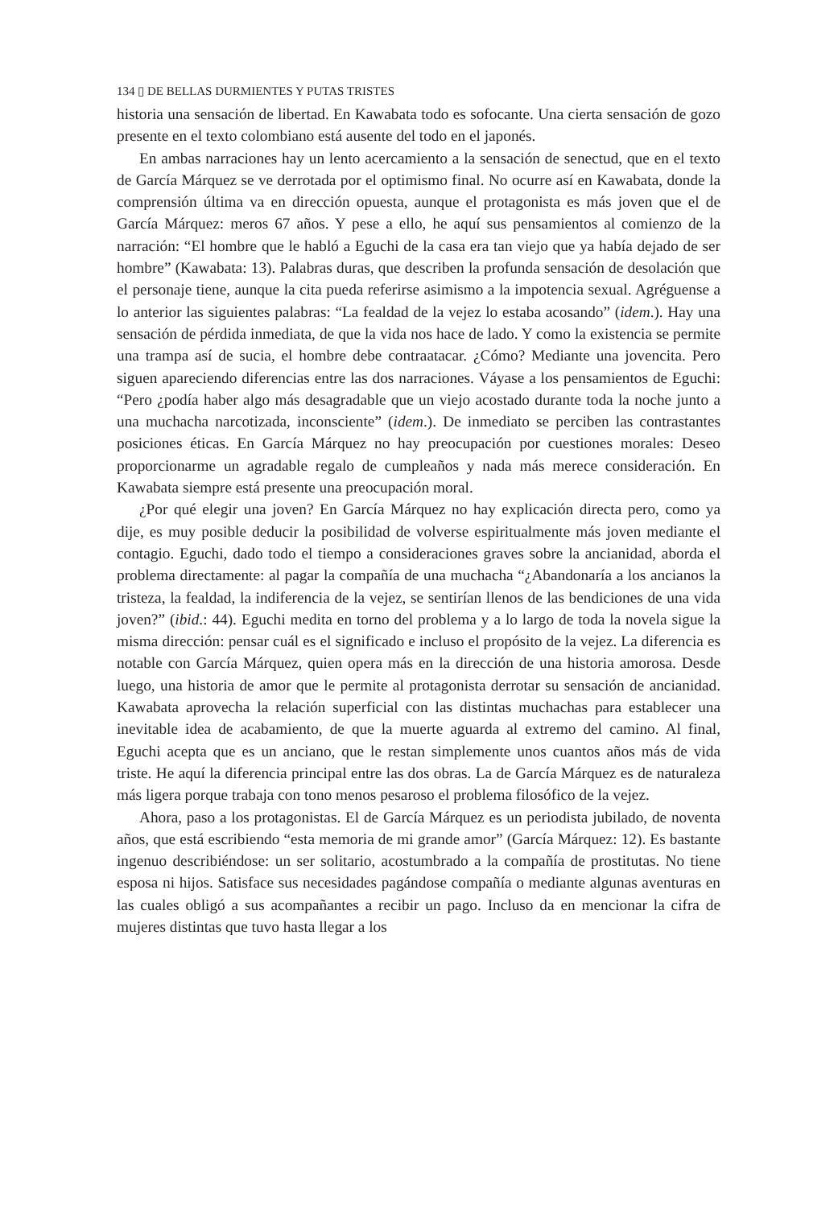134 ▯ DE BELLAS DURMIENTES Y PUTAS TRISTES
historia una sensación de libertad. En Kawabata todo es sofocante. Una cierta sensación de gozo presente en el texto colombiano está ausente del todo en el japonés.
En ambas narraciones hay un lento acercamiento a la sensación de senectud, que en el texto de García Márquez se ve derrotada por el optimismo final. No ocurre así en Kawabata, donde la comprensión última va en dirección opuesta, aunque el protagonista es más joven que el de García Márquez: meros 67 años. Y pese a ello, he aquí sus pensamientos al comienzo de la narración: “El hombre que le habló a Eguchi de la casa era tan viejo que ya había dejado de ser hombre” (Kawabata: 13). Palabras duras, que describen la profunda sensación de desolación que el personaje tiene, aunque la cita pueda referirse asimismo a la impotencia sexual. Agréguense a lo anterior las siguientes palabras: “La fealdad de la vejez lo estaba acosando” (idem.). Hay una sensación de pérdida inmediata, de que la vida nos hace de lado. Y como la existencia se permite una trampa así de sucia, el hombre debe contraatacar. ¿Cómo? Mediante una jovencita. Pero siguen apareciendo diferencias entre las dos narraciones. Váyase a los pensamientos de Eguchi: “Pero ¿podía haber algo más desagradable que un viejo acostado durante toda la noche junto a una muchacha narcotizada, inconsciente” (idem.). De inmediato se perciben las contrastantes posiciones éticas. En García Márquez no hay preocupación por cuestiones morales: Deseo proporcionarme un agradable regalo de cumpleaños y nada más merece consideración. En Kawabata siempre está presente una preocupación moral.
¿Por qué elegir una joven? En García Márquez no hay explicación directa pero, como ya dije, es muy posible deducir la posibilidad de volverse espiritualmente más joven mediante el contagio. Eguchi, dado todo el tiempo a consideraciones graves sobre la ancianidad, aborda el problema directamente: al pagar la compañía de una muchacha “¿Abandonaría a los ancianos la tristeza, la fealdad, la indiferencia de la vejez, se sentirían llenos de las bendiciones de una vida joven?” (ibid.: 44). Eguchi medita en torno del problema y a lo largo de toda la novela sigue la misma dirección: pensar cuál es el significado e incluso el propósito de la vejez. La diferencia es notable con García Márquez, quien opera más en la dirección de una historia amorosa. Desde luego, una historia de amor que le permite al protagonista derrotar su sensación de ancianidad. Kawabata aprovecha la relación superficial con las distintas muchachas para establecer una inevitable idea de acabamiento, de que la muerte aguarda al extremo del camino. Al final, Eguchi acepta que es un anciano, que le restan simplemente unos cuantos años más de vida triste. He aquí la diferencia principal entre las dos obras. La de García Márquez es de naturaleza más ligera porque trabaja con tono menos pesaroso el problema filosófico de la vejez.
Ahora, paso a los protagonistas. El de García Márquez es un periodista jubilado, de noventa años, que está escribiendo “esta memoria de mi grande amor” (García Márquez: 12). Es bastante ingenuo describiéndose: un ser solitario, acostumbrado a la compañía de prostitutas. No tiene esposa ni hijos. Satisface sus necesidades pagándose compañía o mediante algunas aventuras en las cuales obligó a sus acompañantes a recibir un pago. Incluso da en mencionar la cifra de mujeres distintas que tuvo hasta llegar a los